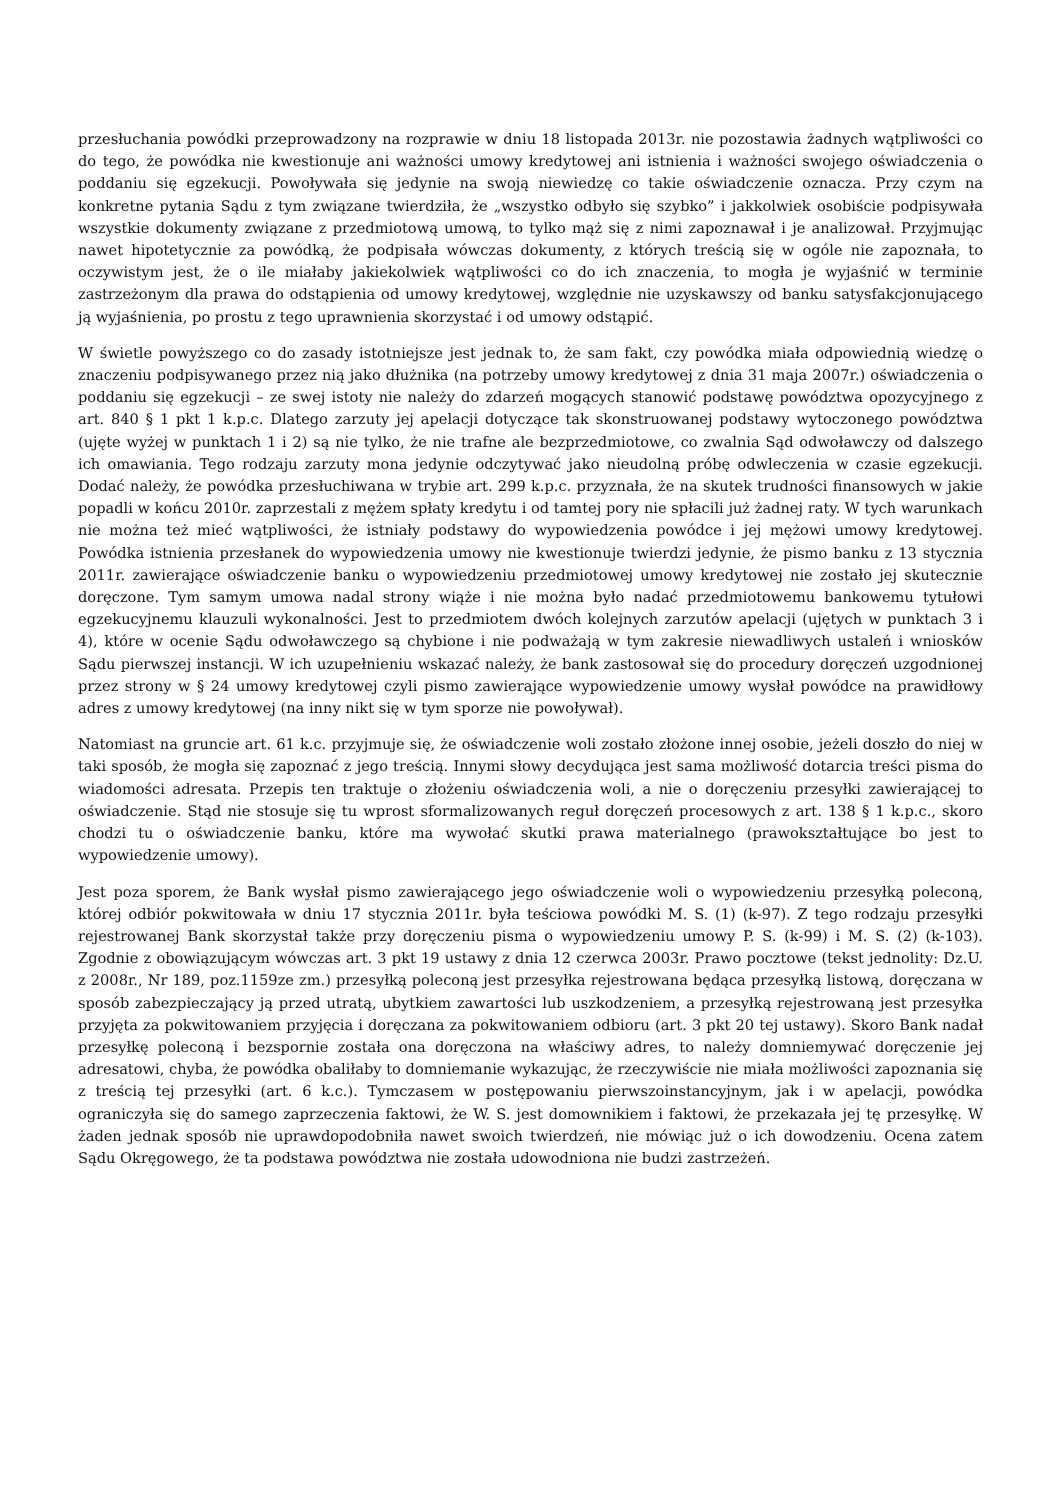przesłuchania powódki przeprowadzony na rozprawie w dniu 18 listopada 2013r. nie pozostawia żadnych wątpliwości co do tego, że powódka nie kwestionuje ani ważności umowy kredytowej ani istnienia i ważności swojego oświadczenia o poddaniu się egzekucji. Powoływała się jedynie na swoją niewiedzę co takie oświadczenie oznacza. Przy czym na konkretne pytania Sądu z tym związane twierdziła, że „wszystko odbyło się szybko” i jakkolwiek osobiście podpisywała wszystkie dokumenty związane z przedmiotową umową, to tylko mąż się z nimi zapoznawał i je analizował. Przyjmując nawet hipotetycznie za powódką, że podpisała wówczas dokumenty, z których treścią się w ogóle nie zapoznała, to oczywistym jest, że o ile miałaby jakiekolwiek wątpliwości co do ich znaczenia, to mogła je wyjaśnić w terminie zastrzeżonym dla prawa do odstąpienia od umowy kredytowej, względnie nie uzyskawszy od banku satysfakcjonującego ją wyjaśnienia, po prostu z tego uprawnienia skorzystać i od umowy odstąpić.
W świetle powyższego co do zasady istotniejsze jest jednak to, że sam fakt, czy powódka miała odpowiednią wiedzę o znaczeniu podpisywanego przez nią jako dłużnika (na potrzeby umowy kredytowej z dnia 31 maja 2007r.) oświadczenia o poddaniu się egzekucji – ze swej istoty nie należy do zdarzeń mogących stanowić podstawę powództwa opozycyjnego z art. 840 § 1 pkt 1 k.p.c. Dlatego zarzuty jej apelacji dotyczące tak skonstruowanej podstawy wytoczonego powództwa (ujęte wyżej w punktach 1 i 2) są nie tylko, że nie trafne ale bezprzedmiotowe, co zwalnia Sąd odwoławczy od dalszego ich omawiania. Tego rodzaju zarzuty mona jedynie odczytywać jako nieudolną próbę odwleczenia w czasie egzekucji. Dodać należy, że powódka przesłuchiwana w trybie art. 299 k.p.c. przyznała, że na skutek trudności finansowych w jakie popadli w końcu 2010r. zaprzestali z mężem spłaty kredytu i od tamtej pory nie spłacili już żadnej raty. W tych warunkach nie można też mieć wątpliwości, że istniały podstawy do wypowiedzenia powódce i jej mężowi umowy kredytowej. Powódka istnienia przesłanek do wypowiedzenia umowy nie kwestionuje twierdzi jedynie, że pismo banku z 13 stycznia 2011r. zawierające oświadczenie banku o wypowiedzeniu przedmiotowej umowy kredytowej nie zostało jej skutecznie doręczone. Tym samym umowa nadal strony wiąże i nie można było nadać przedmiotowemu bankowemu tytułowi egzekucyjnemu klauzuli wykonalności. Jest to przedmiotem dwóch kolejnych zarzutów apelacji (ujętych w punktach 3 i 4), które w ocenie Sądu odwoławczego są chybione i nie podważają w tym zakresie niewadliwych ustaleń i wniosków Sądu pierwszej instancji. W ich uzupełnieniu wskazać należy, że bank zastosował się do procedury doręczeń uzgodnionej przez strony w § 24 umowy kredytowej czyli pismo zawierające wypowiedzenie umowy wysłał powódce na prawidłowy adres z umowy kredytowej (na inny nikt się w tym sporze nie powoływał).
Natomiast na gruncie art. 61 k.c. przyjmuje się, że oświadczenie woli zostało złożone innej osobie, jeżeli doszło do niej w taki sposób, że mogła się zapoznać z jego treścią. Innymi słowy decydująca jest sama możliwość dotarcia treści pisma do wiadomości adresata. Przepis ten traktuje o złożeniu oświadczenia woli, a nie o doręczeniu przesyłki zawierającej to oświadczenie. Stąd nie stosuje się tu wprost sformalizowanych reguł doręczeń procesowych z art. 138 § 1 k.p.c., skoro chodzi tu o oświadczenie banku, które ma wywołać skutki prawa materialnego (prawokształtujące bo jest to wypowiedzenie umowy).
Jest poza sporem, że Bank wysłał pismo zawierającego jego oświadczenie woli o wypowiedzeniu przesyłką poleconą, której odbiór pokwitowała w dniu 17 stycznia 2011r. była teściowa powódki M. S. (1) (k-97). Z tego rodzaju przesyłki rejestrowanej Bank skorzystał także przy doręczeniu pisma o wypowiedzeniu umowy P. S. (k-99) i M. S. (2) (k-103). Zgodnie z obowiązującym wówczas art. 3 pkt 19 ustawy z dnia 12 czerwca 2003r. Prawo pocztowe (tekst jednolity: Dz.U. z 2008r., Nr 189, poz.1159ze zm.) przesyłką poleconą jest przesyłka rejestrowana będąca przesyłką listową, doręczana w sposób zabezpieczający ją przed utratą, ubytkiem zawartości lub uszkodzeniem, a przesyłką rejestrowaną jest przesyłka przyjęta za pokwitowaniem przyjęcia i doręczana za pokwitowaniem odbioru (art. 3 pkt 20 tej ustawy). Skoro Bank nadał przesyłkę poleconą i bezspornie została ona doręczona na właściwy adres, to należy domniemywać doręczenie jej adresatowi, chyba, że powódka obaliłaby to domniemanie wykazując, że rzeczywiście nie miała możliwości zapoznania się z treścią tej przesyłki (art. 6 k.c.). Tymczasem w postępowaniu pierwszoinstancyjnym, jak i w apelacji, powódka ograniczyła się do samego zaprzeczenia faktowi, że W. S. jest domownikiem i faktowi, że przekazała jej tę przesyłkę. W żaden jednak sposób nie uprawdopodobniła nawet swoich twierdzeń, nie mówiąc już o ich dowodzeniu. Ocena zatem Sądu Okręgowego, że ta podstawa powództwa nie została udowodniona nie budzi zastrzeżeń.